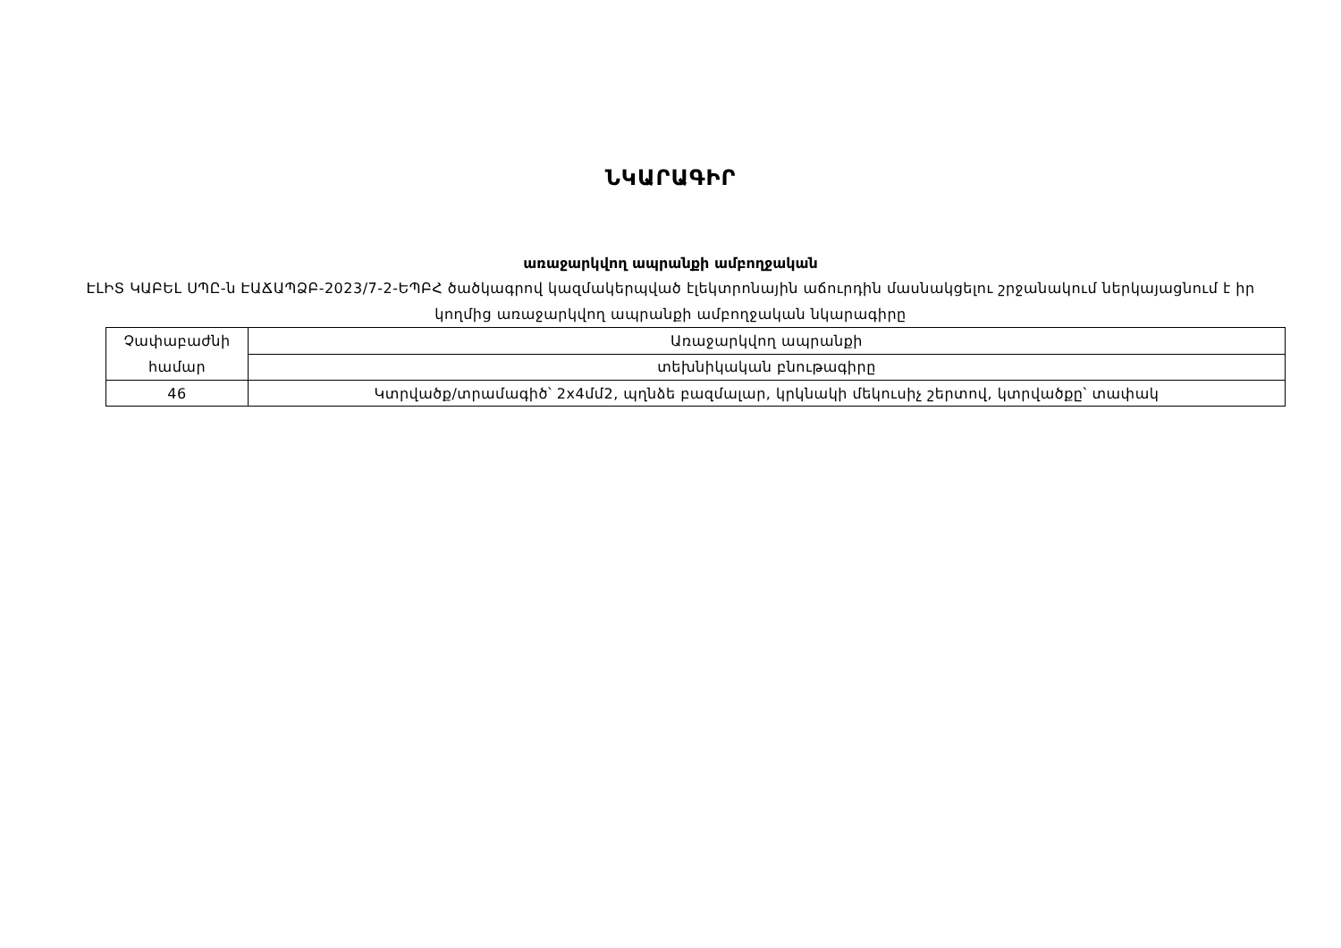ՆԿԱՐԱԳԻՐ
առաջարկվող ապրանքի ամբողջական
ԷԼԻՏ ԿԱԲԵԼ ՍՊԸ-ն ԷԱՃԱՊՁԲ-2023/7-2-ԵՊԲՀ ծածկագրով կազմակերպված էլեկտրոնային աճուրդին մասնակցելու շրջանակում ներկայացնում է իր կողմից առաջարկվող ապրանքի ամբողջական նկարագիրը
| Չափաբաժնի համար | Առաջարկվող ապրանքի |
| --- | --- |
| | տեխնիկական բնութագիրը |
| 46 | Կտրվածք/տրամագիծ՝ 2x4մմ2, պղնձե բազմալար, կրկնակի մեկուսիչ շերտով, կտրվածքը՝ տափակ |